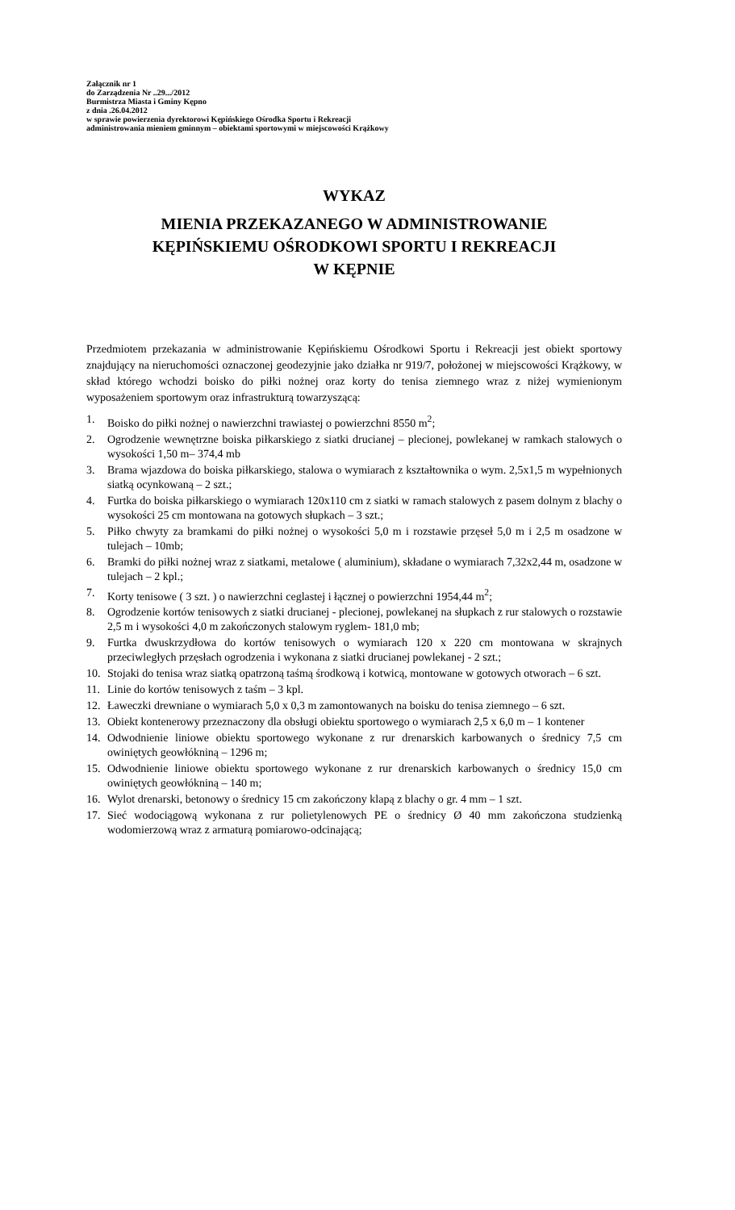Załącznik nr 1
do Zarządzenia Nr ..29.../2012
Burmistrza Miasta i Gminy Kępno
z dnia .26.04.2012
w sprawie powierzenia dyrektorowi Kępińskiego Ośrodka Sportu i Rekreacji
administrowania mieniem gminnym – obiektami sportowymi w miejscowości Krążkowy
WYKAZ
MIENIA PRZEKAZANEGO W ADMINISTROWANIE
KĘPIŃSKIEMU OŚRODKOWI SPORTU I REKREACJI
W KĘPNIE
Przedmiotem przekazania w administrowanie Kępińskiemu Ośrodkowi Sportu i Rekreacji jest obiekt sportowy znajdujący na nieruchomości oznaczonej geodezyjnie jako działka nr 919/7, położonej w miejscowości Krążkowy, w skład którego wchodzi boisko do piłki nożnej oraz korty do tenisa ziemnego wraz z niżej wymienionym wyposażeniem sportowym oraz infrastrukturą towarzyszącą:
1. Boisko do piłki nożnej o nawierzchni trawiastej o powierzchni 8550 m<sup>2</sup>;
2. Ogrodzenie wewnętrzne boiska piłkarskiego z siatki drucianej – plecionej, powlekanej w ramkach stalowych o wysokości 1,50 m– 374,4 mb
3. Brama wjazdowa do boiska piłkarskiego, stalowa o wymiarach z kształtownika o wym. 2,5x1,5 m wypełnionych siatką ocynkowaną – 2 szt.;
4. Furtka do boiska piłkarskiego o wymiarach 120x110 cm z siatki w ramach stalowych z pasem dolnym z blachy o wysokości 25 cm montowana na gotowych słupkach – 3 szt.;
5. Piłko chwyty za bramkami do piłki nożnej o wysokości 5,0 m i rozstawie przęseł 5,0 m i 2,5 m osadzone w tulejach – 10mb;
6. Bramki do piłki nożnej wraz z siatkami, metalowe ( aluminium), składane o wymiarach 7,32x2,44 m, osadzone w tulejach – 2 kpl.;
7. Korty tenisowe ( 3 szt. ) o nawierzchni ceglastej i łącznej o powierzchni 1954,44 m<sup>2</sup>;
8. Ogrodzenie kortów tenisowych z siatki drucianej - plecionej, powlekanej na słupkach z rur stalowych o rozstawie 2,5 m i wysokości 4,0 m zakończonych stalowym ryglem- 181,0 mb;
9. Furtka dwuskrzydłowa do kortów tenisowych o wymiarach 120 x 220 cm montowana w skrajnych przeciwległych przęsłach ogrodzenia i wykonana z siatki drucianej powlekanej - 2 szt.;
10. Stojaki do tenisa wraz siatką opatrzoną taśmą środkową i kotwicą, montowane w gotowych otworach – 6 szt.
11. Linie do kortów tenisowych z taśm – 3 kpl.
12. Ławeczki drewniane o wymiarach 5,0 x 0,3 m zamontowanych na boisku do tenisa ziemnego – 6 szt.
13. Obiekt kontenerowy przeznaczony dla obsługi obiektu sportowego o wymiarach 2,5 x 6,0 m – 1 kontener
14. Odwodnienie liniowe obiektu sportowego wykonane z rur drenarskich karbowanych o średnicy 7,5 cm owiniętych geowłókniną – 1296 m;
15. Odwodnienie liniowe obiektu sportowego wykonane z rur drenarskich karbowanych o średnicy 15,0 cm owiniętych geowłókniną – 140 m;
16. Wylot drenarski, betonowy o średnicy 15 cm zakończony klapą z blachy o gr. 4 mm – 1 szt.
17. Sieć wodociągową wykonana z rur polietylenowych PE o średnicy Ø 40 mm zakończona studzienką wodomierzową wraz z armaturą pomiarowo-odcinającą;